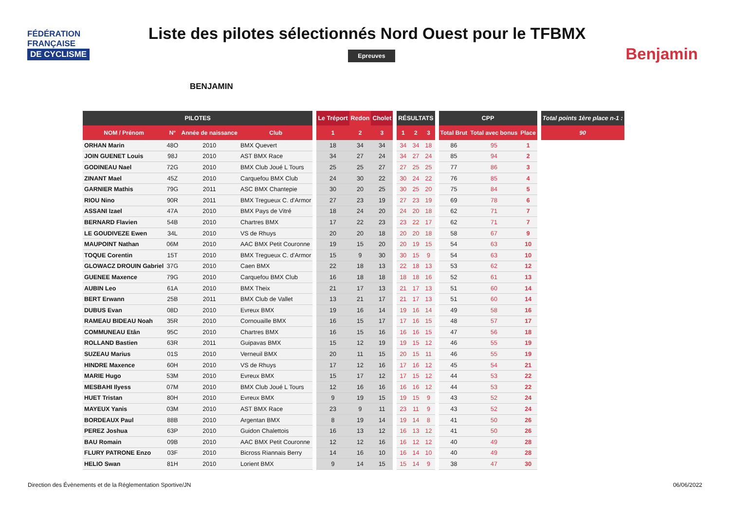FÉDÉRATION
FRANÇAISE
DE CYCLISME
Liste des pilotes sélectionnés Nord Ouest pour le TFBMX
Benjamin
BENJAMIN
Epreuves
| PILOTES | | | | | Le Tréport | Redon | Cholet | | RÉSULTATS | | | | CPP | | | | Total points 1ère place n-1 : |
| --- | --- | --- | --- | --- | --- | --- | --- | --- | --- | --- | --- | --- | --- | --- | --- | --- | --- |
| NOM / Prénom | N° | Année de naissance | Club | | 1 | 2 | 3 | | 1 | 2 | 3 | | Total Brut | Total avec bonus | Place | | 90 |
| ORHAN Marin | 48O | 2010 | BMX Quevert | | 18 | 34 | 34 | | 34 | 34 | 18 | | 86 | 95 | 1 | | |
| JOIN GUENET Louis | 98J | 2010 | AST BMX Race | | 34 | 27 | 24 | | 34 | 27 | 24 | | 85 | 94 | 2 | | |
| GODINEAU Nael | 72G | 2010 | BMX Club Joué L Tours | | 25 | 25 | 27 | | 27 | 25 | 25 | | 77 | 86 | 3 | | |
| ZINANT Mael | 45Z | 2010 | Carquefou BMX Club | | 24 | 30 | 22 | | 30 | 24 | 22 | | 76 | 85 | 4 | | |
| GARNIER Mathis | 79G | 2011 | ASC BMX Chantepie | | 30 | 20 | 25 | | 30 | 25 | 20 | | 75 | 84 | 5 | | |
| RIOU Nino | 90R | 2011 | BMX Tregueux C. d'Armor | | 27 | 23 | 19 | | 27 | 23 | 19 | | 69 | 78 | 6 | | |
| ASSANI Izael | 47A | 2010 | BMX Pays de Vitré | | 18 | 24 | 20 | | 24 | 20 | 18 | | 62 | 71 | 7 | | |
| BERNARD Flavien | 54B | 2010 | Chartres BMX | | 17 | 22 | 23 | | 23 | 22 | 17 | | 62 | 71 | 7 | | |
| LE GOUDIVEZE Ewen | 34L | 2010 | VS de Rhuys | | 20 | 20 | 18 | | 20 | 20 | 18 | | 58 | 67 | 9 | | |
| MAUPOINT Nathan | 06M | 2010 | AAC BMX Petit Couronne | | 19 | 15 | 20 | | 20 | 19 | 15 | | 54 | 63 | 10 | | |
| TOQUE Corentin | 15T | 2010 | BMX Tregueux C. d'Armor | | 15 | 9 | 30 | | 30 | 15 | 9 | | 54 | 63 | 10 | | |
| GLOWACZ DROUIN Gabriel | 37G | 2010 | Caen BMX | | 22 | 18 | 13 | | 22 | 18 | 13 | | 53 | 62 | 12 | | |
| GUENEE Maxence | 79G | 2010 | Carquefou BMX Club | | 16 | 18 | 18 | | 18 | 18 | 16 | | 52 | 61 | 13 | | |
| AUBIN Leo | 61A | 2010 | BMX Theix | | 21 | 17 | 13 | | 21 | 17 | 13 | | 51 | 60 | 14 | | |
| BERT Erwann | 25B | 2011 | BMX Club de Vallet | | 13 | 21 | 17 | | 21 | 17 | 13 | | 51 | 60 | 14 | | |
| DUBUS Evan | 08D | 2010 | Evreux BMX | | 19 | 16 | 14 | | 19 | 16 | 14 | | 49 | 58 | 16 | | |
| RAMEAU BIDEAU Noah | 35R | 2010 | Cornouaille BMX | | 16 | 15 | 17 | | 17 | 16 | 15 | | 48 | 57 | 17 | | |
| COMMUNEAU Etân | 95C | 2010 | Chartres BMX | | 16 | 15 | 16 | | 16 | 16 | 15 | | 47 | 56 | 18 | | |
| ROLLAND Bastien | 63R | 2011 | Guipavas BMX | | 15 | 12 | 19 | | 19 | 15 | 12 | | 46 | 55 | 19 | | |
| SUZEAU Marius | 01S | 2010 | Verneuil BMX | | 20 | 11 | 15 | | 20 | 15 | 11 | | 46 | 55 | 19 | | |
| HINDRE Maxence | 60H | 2010 | VS de Rhuys | | 17 | 12 | 16 | | 17 | 16 | 12 | | 45 | 54 | 21 | | |
| MARIE Hugo | 53M | 2010 | Evreux BMX | | 15 | 17 | 12 | | 17 | 15 | 12 | | 44 | 53 | 22 | | |
| MESBAHI Ilyess | 07M | 2010 | BMX Club Joué L Tours | | 12 | 16 | 16 | | 16 | 16 | 12 | | 44 | 53 | 22 | | |
| HUET Tristan | 80H | 2010 | Evreux BMX | | 9 | 19 | 15 | | 19 | 15 | 9 | | 43 | 52 | 24 | | |
| MAYEUX Yanis | 03M | 2010 | AST BMX Race | | 23 | 9 | 11 | | 23 | 11 | 9 | | 43 | 52 | 24 | | |
| BORDEAUX Paul | 88B | 2010 | Argentan BMX | | 8 | 19 | 14 | | 19 | 14 | 8 | | 41 | 50 | 26 | | |
| PEREZ Joshua | 63P | 2010 | Guidon Chalettois | | 16 | 13 | 12 | | 16 | 13 | 12 | | 41 | 50 | 26 | | |
| BAU Romain | 09B | 2010 | AAC BMX Petit Couronne | | 12 | 12 | 16 | | 16 | 12 | 12 | | 40 | 49 | 28 | | |
| FLURY PATRONE Enzo | 03F | 2010 | Bicross Riannais Berry | | 14 | 16 | 10 | | 16 | 14 | 10 | | 40 | 49 | 28 | | |
| HELIO Swan | 81H | 2010 | Lorient BMX | | 9 | 14 | 15 | | 15 | 14 | 9 | | 38 | 47 | 30 | | |
Direction des Évènements et de la Réglementation Sportive/JN
06/06/2022